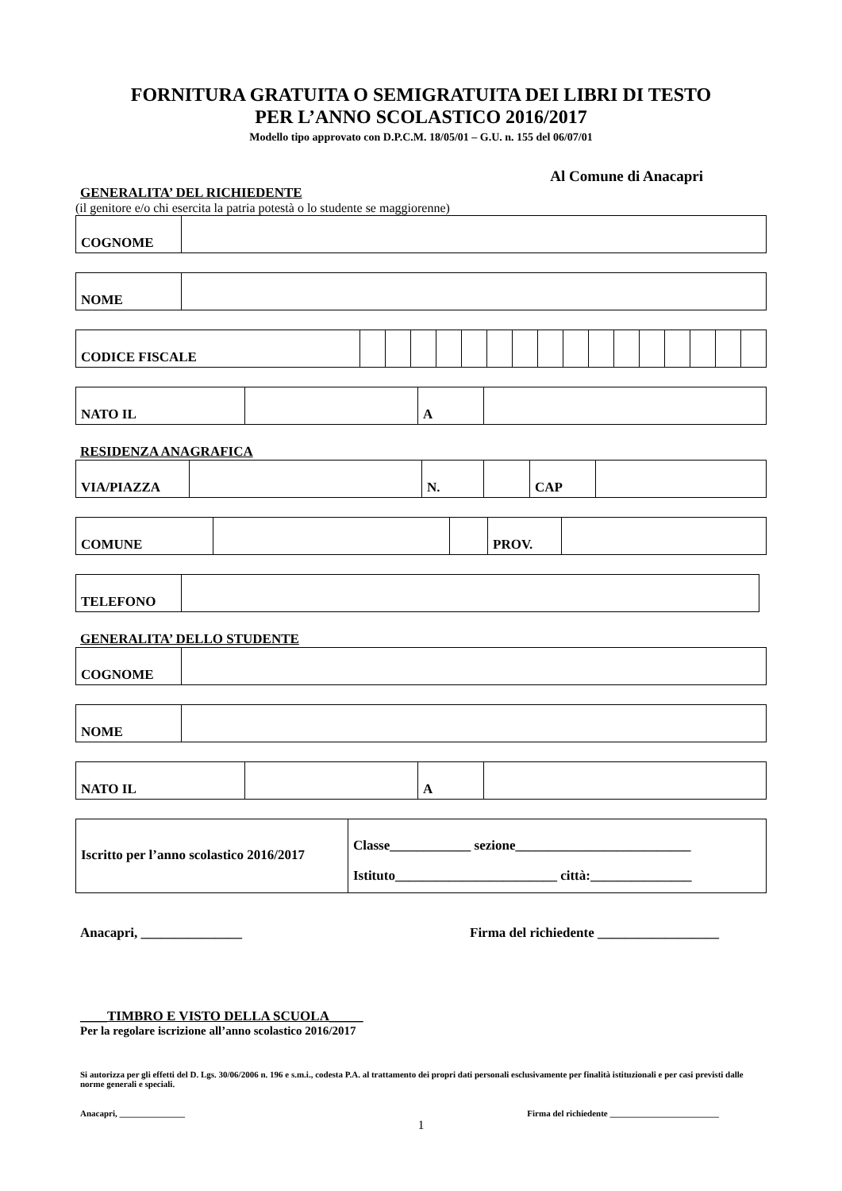FORNITURA GRATUITA O SEMIGRATUITA DEI LIBRI DI TESTO
PER L’ANNO SCOLASTICO 2016/2017
Modello tipo approvato con D.P.C.M. 18/05/01 – G.U. n. 155 del 06/07/01
Al Comune di Anacapri
GENERALITA’ DEL RICHIEDENTE
(il genitore e/o chi esercita la patria potestà o lo studente se maggiorenne)
| COGNOME | |
| NOME | |
| CODICE FISCALE | | | | | | | | | | | | | | | | |
| NATO IL | | A | |
RESIDENZA ANAGRAFICA
| VIA/PIAZZA | | N. | | CAP | |
| COMUNE | | | PROV. | |
| TELEFONO | |
GENERALITA’ DELLO STUDENTE
| COGNOME | |
| NOME | |
| NATO IL | | A | |
| Iscritto per l’anno scolastico 2016/2017 | Classe____________ sezione__________________________ Istituto________________________ città:_______________ |
Anacapri, _______________ Firma del richiedente __________________
____TIMBRO E VISTO DELLA SCUOLA_____
Per la regolare iscrizione all’anno scolastico 2016/2017
Si autorizza per gli effetti del D. Lgs. 30/06/2006 n. 196 e s.m.i., codesta P.A. al trattamento dei propri dati personali esclusivamente per finalità istituzionali e per casi previsti dalle norme generali e speciali.
Anacapri, _______________ Firma del richiedente _________________________
1